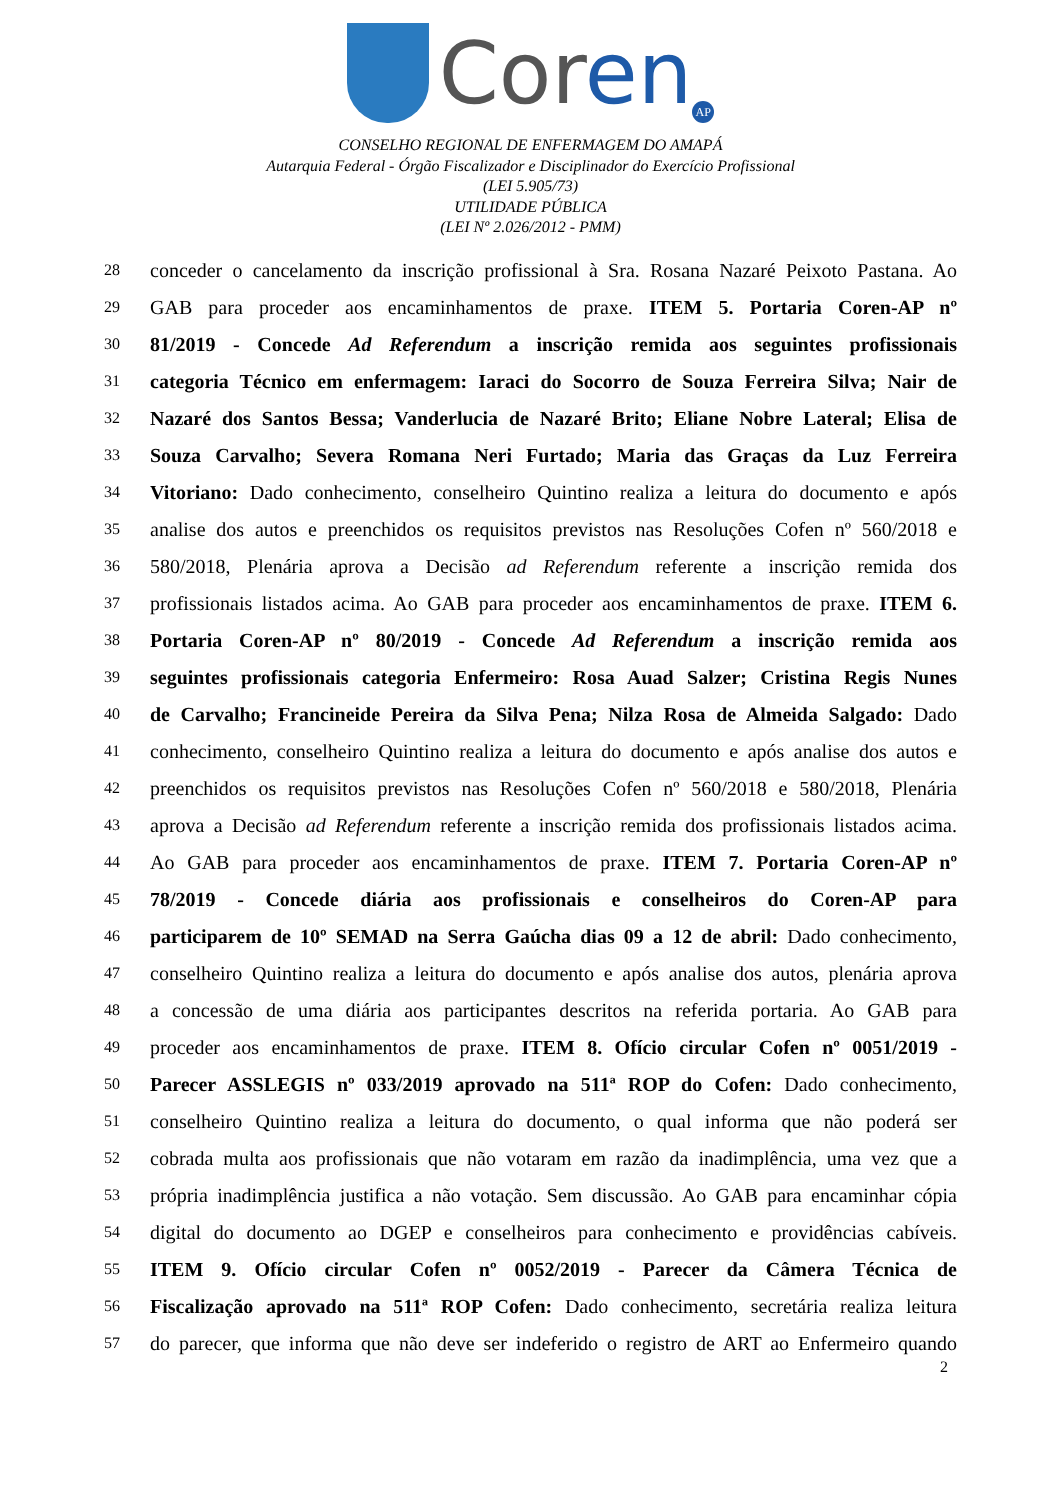Coren
AP
CONSELHO REGIONAL DE ENFERMAGEM DO AMAPÁ
Autarquia Federal - Órgão Fiscalizador e Disciplinador do Exercício Profissional
(LEI 5.905/73)
UTILIDADE PÚBLICA
(LEI Nº 2.026/2012 - PMM)
28
conceder o cancelamento da inscrição profissional à Sra. Rosana Nazaré Peixoto Pastana. Ao
29
GAB para proceder aos encaminhamentos de praxe. ITEM 5. Portaria Coren-AP nº
30
81/2019 - Concede Ad Referendum a inscrição remida aos seguintes profissionais
31
categoria Técnico em enfermagem: Iaraci do Socorro de Souza Ferreira Silva; Nair de
32
Nazaré dos Santos Bessa; Vanderlucia de Nazaré Brito; Eliane Nobre Lateral; Elisa de
33
Souza Carvalho; Severa Romana Neri Furtado; Maria das Graças da Luz Ferreira
34
Vitoriano: Dado conhecimento, conselheiro Quintino realiza a leitura do documento e após
35
analise dos autos e preenchidos os requisitos previstos nas Resoluções Cofen nº 560/2018 e
36
580/2018, Plenária aprova a Decisão ad Referendum referente a inscrição remida dos
37
profissionais listados acima. Ao GAB para proceder aos encaminhamentos de praxe. ITEM 6.
38
Portaria Coren-AP nº 80/2019 - Concede Ad Referendum a inscrição remida aos
39
seguintes profissionais categoria Enfermeiro: Rosa Auad Salzer; Cristina Regis Nunes
40
de Carvalho; Francineide Pereira da Silva Pena; Nilza Rosa de Almeida Salgado: Dado
41
conhecimento, conselheiro Quintino realiza a leitura do documento e após analise dos autos e
42
preenchidos os requisitos previstos nas Resoluções Cofen nº 560/2018 e 580/2018, Plenária
43
aprova a Decisão ad Referendum referente a inscrição remida dos profissionais listados acima.
44
Ao GAB para proceder aos encaminhamentos de praxe. ITEM 7. Portaria Coren-AP nº
45
78/2019 - Concede diária aos profissionais e conselheiros do Coren-AP para
46
participarem de 10º SEMAD na Serra Gaúcha dias 09 a 12 de abril: Dado conhecimento,
47
conselheiro Quintino realiza a leitura do documento e após analise dos autos, plenária aprova
48
a concessão de uma diária aos participantes descritos na referida portaria. Ao GAB para
49
proceder aos encaminhamentos de praxe. ITEM 8. Ofício circular Cofen nº 0051/2019 -
50
Parecer ASSLEGIS nº 033/2019 aprovado na 511ª ROP do Cofen: Dado conhecimento,
51
conselheiro Quintino realiza a leitura do documento, o qual informa que não poderá ser
52
cobrada multa aos profissionais que não votaram em razão da inadimplência, uma vez que a
53
própria inadimplência justifica a não votação. Sem discussão. Ao GAB para encaminhar cópia
54
digital do documento ao DGEP e conselheiros para conhecimento e providências cabíveis.
55
ITEM 9. Ofício circular Cofen nº 0052/2019 - Parecer da Câmera Técnica de
56
Fiscalização aprovado na 511ª ROP Cofen: Dado conhecimento, secretária realiza leitura
57
do parecer, que informa que não deve ser indeferido o registro de ART ao Enfermeiro quando
2